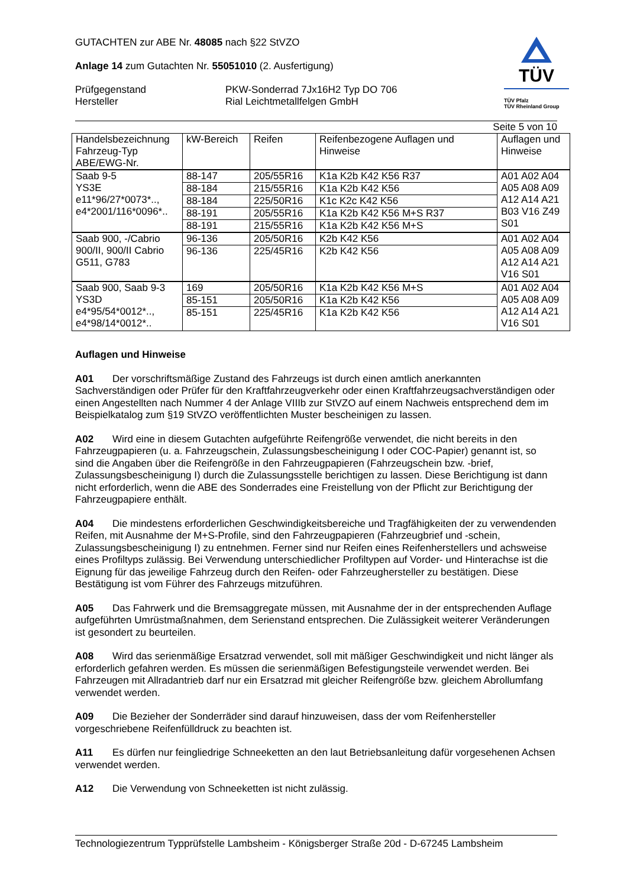GUTACHTEN zur ABE Nr. 48085 nach §22 StVZO
Anlage 14 zum Gutachten Nr. 55051010 (2. Ausfertigung)
Prüfgegenstand
Hersteller
PKW-Sonderrad 7Jx16H2 Typ DO 706
Rial Leichtmetallfelgen GmbH
Seite 5 von 10
| Handelsbezeichnung Fahrzeug-Typ ABE/EWG-Nr. | kW-Bereich | Reifen | Reifenbezogene Auflagen und Hinweise | Auflagen und Hinweise |
| Saab 9-5 YS3E e11*96/27*0073*.., e4*2001/116*0096*.. | 88-147 | 205/55R16 | K1a K2b K42 K56 R37 | A01 A02 A04 A05 A08 A09 A12 A14 A21 B03 V16 Z49 S01 |
| | 88-184 | 215/55R16 | K1a K2b K42 K56 | |
| | 88-184 | 225/50R16 | K1c K2c K42 K56 | |
| | 88-191 | 205/55R16 | K1a K2b K42 K56 M+S R37 | |
| | 88-191 | 215/55R16 | K1a K2b K42 K56 M+S | |
| Saab 900, -/Cabrio 900/II, 900/II Cabrio G511, G783 | 96-136 | 205/50R16 | K2b K42 K56 | A01 A02 A04 A05 A08 A09 A12 A14 A21 V16 S01 |
| | 96-136 | 225/45R16 | K2b K42 K56 | |
| Saab 900, Saab 9-3 YS3D e4*95/54*0012*.., e4*98/14*0012*.. | 169 | 205/50R16 | K1a K2b K42 K56 M+S | A01 A02 A04 A05 A08 A09 A12 A14 A21 V16 S01 |
| | 85-151 | 205/50R16 | K1a K2b K42 K56 | |
| | 85-151 | 225/45R16 | K1a K2b K42 K56 | |
TÜV
TÜV Pfalz
TÜV Rheinland Group
Auflagen und Hinweise
A01 Der vorschriftsmäßige Zustand des Fahrzeugs ist durch einen amtlich anerkannten Sachverständigen oder Prüfer für den Kraftfahrzeugverkehr oder einen Kraftfahrzeugsachverständigen oder einen Angestellten nach Nummer 4 der Anlage VIIIb zur StVZO auf einem Nachweis entsprechend dem im Beispielkatalog zum §19 StVZO veröffentlichten Muster bescheinigen zu lassen.
A02 Wird eine in diesem Gutachten aufgeführte Reifengröße verwendet, die nicht bereits in den Fahrzeugpapieren (u. a. Fahrzeugschein, Zulassungsbescheinigung I oder COC-Papier) genannt ist, so sind die Angaben über die Reifengröße in den Fahrzeugpapieren (Fahrzeugschein bzw. -brief, Zulassungsbescheinigung I) durch die Zulassungsstelle berichtigen zu lassen. Diese Berichtigung ist dann nicht erforderlich, wenn die ABE des Sonderrades eine Freistellung von der Pflicht zur Berichtigung der Fahrzeugpapiere enthält.
A04 Die mindestens erforderlichen Geschwindigkeitsbereiche und Tragfähigkeiten der zu verwendenden Reifen, mit Ausnahme der M+S-Profile, sind den Fahrzeugpapieren (Fahrzeugbrief und -schein, Zulassungsbescheinigung I) zu entnehmen. Ferner sind nur Reifen eines Reifenherstellers und achsweise eines Profiltyps zulässig. Bei Verwendung unterschiedlicher Profiltypen auf Vorder- und Hinterachse ist die Eignung für das jeweilige Fahrzeug durch den Reifen- oder Fahrzeughersteller zu bestätigen. Diese Bestätigung ist vom Führer des Fahrzeugs mitzuführen.
A05 Das Fahrwerk und die Bremsaggregate müssen, mit Ausnahme der in der entsprechenden Auflage aufgeführten Umrüstmaßnahmen, dem Serienstand entsprechen. Die Zulässigkeit weiterer Veränderungen ist gesondert zu beurteilen.
A08 Wird das serienmäßige Ersatzrad verwendet, soll mit mäßiger Geschwindigkeit und nicht länger als erforderlich gefahren werden. Es müssen die serienmäßigen Befestigungsteile verwendet werden. Bei Fahrzeugen mit Allradantrieb darf nur ein Ersatzrad mit gleicher Reifengröße bzw. gleichem Abrollumfang verwendet werden.
A09 Die Bezieher der Sonderräder sind darauf hinzuweisen, dass der vom Reifenhersteller vorgeschriebene Reifenfülldruck zu beachten ist.
A11 Es dürfen nur feingliedrige Schneeketten an den laut Betriebsanleitung dafür vorgesehenen Achsen verwendet werden.
A12 Die Verwendung von Schneeketten ist nicht zulässig.
Technologiezentrum Typprüfstelle Lambsheim - Königsberger Straße 20d - D-67245 Lambsheim